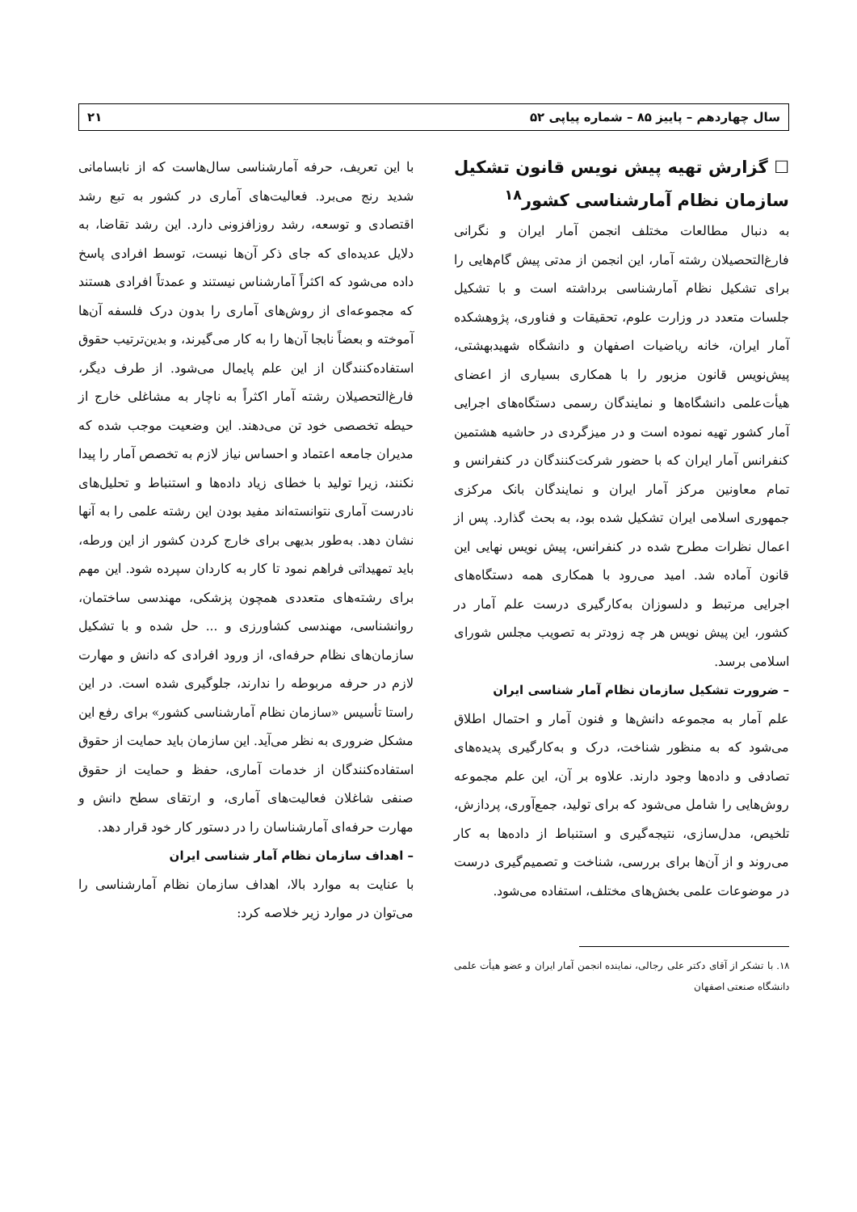سال چهاردهم – پاییز ۸۵ – شماره پیاپی ۵۲ ۲۱
☐ گزارش تهیه پیش نویس قانون تشکیل سازمان نظام آمارشناسی کشور<sup>۱۸</sup>
به دنبال مطالعات مختلف انجمن آمار ایران و نگرانی فارغ‌التحصیلان رشته آمار، این انجمن از مدتی پیش گام‌هایی را برای تشکیل نظام آمارشناسی برداشته است و با تشکیل جلسات متعدد در وزارت علوم، تحقیقات و فناوری، پژوهشکده آمار ایران، خانه ریاضیات اصفهان و دانشگاه شهیدبهشتی، پیش‌نویس قانون مزبور را با همکاری بسیاری از اعضای هیأت‌علمی دانشگاه‌ها و نمایندگان رسمی دستگاه‌های اجرایی آمار کشور تهیه نموده است و در میزگردی در حاشیه هشتمین کنفرانس آمار ایران که با حضور شرکت‌کنندگان در کنفرانس و تمام معاونین مرکز آمار ایران و نمایندگان بانک مرکزی جمهوری اسلامی ایران تشکیل شده بود، به بحث گذارد. پس از اعمال نظرات مطرح شده در کنفرانس، پیش نویس نهایی این قانون آماده شد. امید می‌رود با همکاری همه دستگاه‌های اجرایی مرتبط و دلسوزان به‌کارگیری درست علم آمار در کشور، این پیش نویس هر چه زودتر به تصویب مجلس شورای اسلامی برسد.
– ضرورت تشکیل سازمان نظام آمار شناسی ایران
علم آمار به مجموعه دانش‌ها و فنون آمار و احتمال اطلاق می‌شود که به منظور شناخت، درک و به‌کارگیری پدیده‌های تصادفی و داده‌ها وجود دارند. علاوه بر آن، این علم مجموعه روش‌هایی را شامل می‌شود که برای تولید، جمع‌آوری، پردازش، تلخیص، مدل‌سازی، نتیجه‌گیری و استنباط از داده‌ها به کار می‌روند و از آن‌ها برای بررسی، شناخت و تصمیم‌گیری درست در موضوعات علمی بخش‌های مختلف، استفاده می‌شود.
۱۸. با تشکر از آقای دکتر علی رجالی، نماینده انجمن آمار ایران و عضو هیأت علمی دانشگاه صنعتی اصفهان
با این تعریف، حرفه آمارشناسی سال‌هاست که از نابسامانی شدید رنج می‌برد. فعالیت‌های آماری در کشور به تبع رشد اقتصادی و توسعه، رشد روزافزونی دارد. این رشد تقاضا، به دلایل عدیده‌ای که جای ذکر آن‌ها نیست، توسط افرادی پاسخ داده می‌شود که اکثراً آمارشناس نیستند و عمدتاً افرادی هستند که مجموعه‌ای از روش‌های آماری را بدون درک فلسفه آن‌ها آموخته و بعضاً نابجا آن‌ها را به کار می‌گیرند، و بدین‌ترتیب حقوق استفاده‌کنندگان از این علم پایمال می‌شود. از طرف دیگر، فارغ‌التحصیلان رشته آمار اکثراً به ناچار به مشاغلی خارج از حیطه تخصصی خود تن می‌دهند. این وضعیت موجب شده که مدیران جامعه اعتماد و احساس نیاز لازم به تخصص آمار را پیدا نکنند، زیرا تولید با خطای زیاد داده‌ها و استنباط و تحلیل‌های نادرست آماری نتوانسته‌اند مفید بودن این رشته علمی را به آنها نشان دهد. به‌طور بدیهی برای خارج کردن کشور از این ورطه، باید تمهیداتی فراهم نمود تا کار به کاردان سپرده شود. این مهم برای رشته‌های متعددی همچون پزشکی، مهندسی ساختمان، روانشناسی، مهندسی کشاورزی و ... حل شده و با تشکیل سازمان‌های نظام حرفه‌ای، از ورود افرادی که دانش و مهارت لازم در حرفه مربوطه را ندارند، جلوگیری شده است. در این راستا تأسیس «سازمان نظام آمارشناسی کشور» برای رفع این مشکل ضروری به نظر می‌آید. این سازمان باید حمایت از حقوق استفاده‌کنندگان از خدمات آماری، حفظ و حمایت از حقوق صنفی شاغلان فعالیت‌های آماری، و ارتقای سطح دانش و مهارت حرفه‌ای آمارشناسان را در دستور کار خود قرار دهد.
– اهداف سازمان نظام آمار شناسی ایران
با عنایت به موارد بالا، اهداف سازمان نظام آمارشناسی را می‌توان در موارد زیر خلاصه کرد: